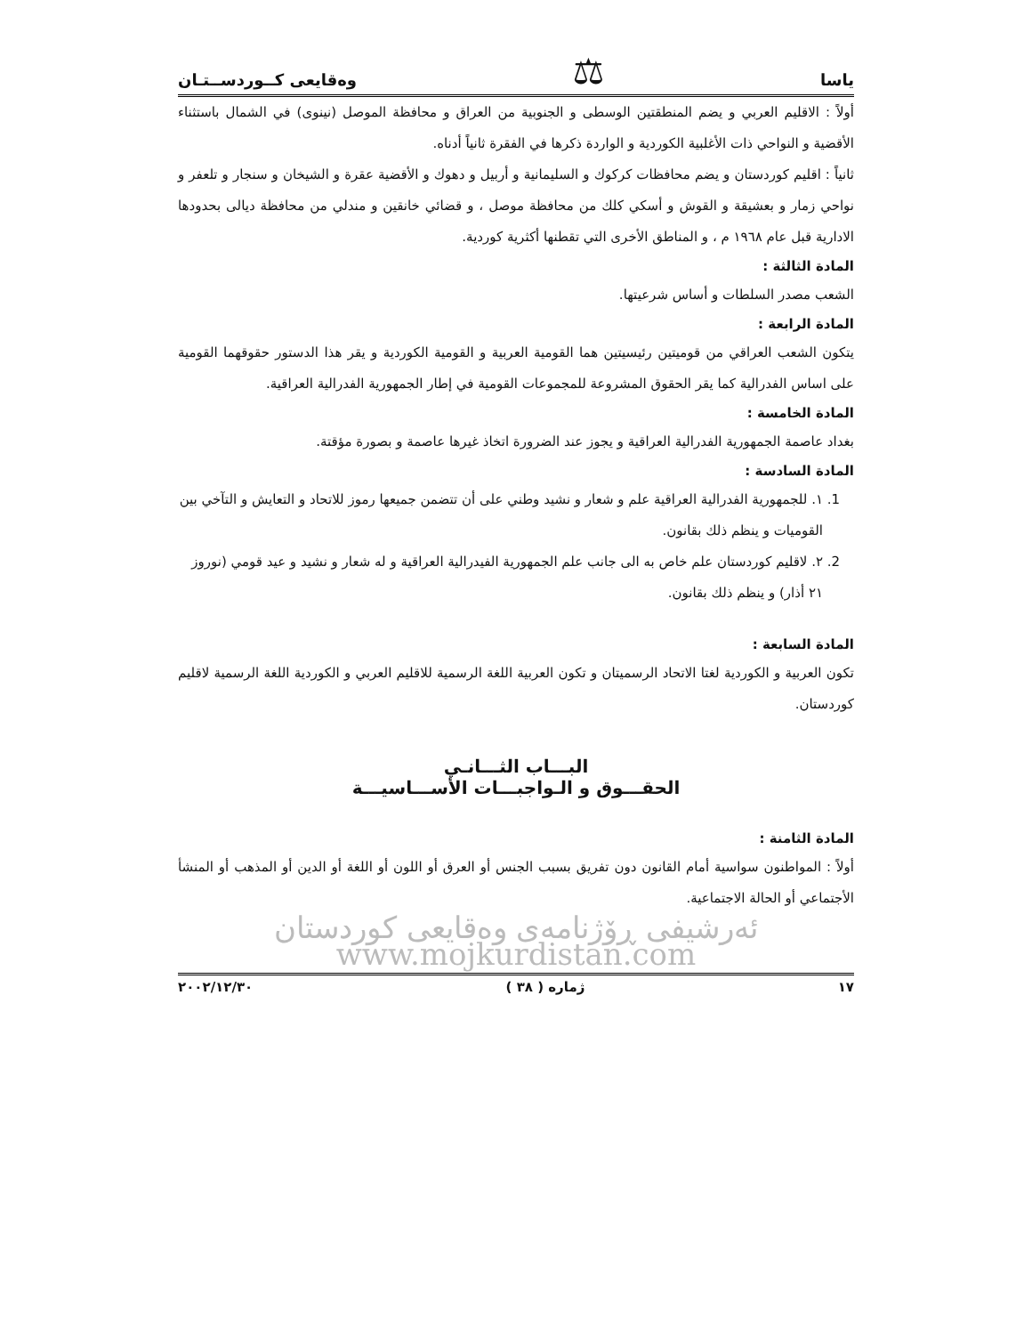ياسا ⚖ وەقايعى كــوردســتـان
أولاً : الاقليم العربي و يضم المنطقتين الوسطى و الجنوبية من العراق و محافظة الموصل (نينوى) في الشمال باستثناء الأقضية و النواحي ذات الأغلبية الكوردية و الواردة ذكرها في الفقرة ثانياً أدناه.
ثانياً : اقليم كوردستان و يضم محافظات كركوك و السليمانية و أربيل و دهوك و الأقضية عقرة و الشيخان و سنجار و تلعفر و نواحي زمار و بعشيقة و القوش و أسكي كلك من محافظة موصل ، و قضائي خانقين و مندلي من محافظة ديالى بحدودها الادارية قبل عام ١٩٦٨ م ، و المناطق الأخرى التي تقطنها أكثرية كوردية.
المادة الثالثة :
الشعب مصدر السلطات و أساس شرعيتها.
المادة الرابعة :
يتكون الشعب العراقي من قوميتين رئيسيتين هما القومية العربية و القومية الكوردية و يقر هذا الدستور حقوقهما القومية على اساس الفدرالية كما يقر الحقوق المشروعة للمجموعات القومية في إطار الجمهورية الفدرالية العراقية.
المادة الخامسة :
بغداد عاصمة الجمهورية الفدرالية العراقية و يجوز عند الضرورة اتخاذ غيرها عاصمة و بصورة مؤقتة.
المادة السادسة :
1. ١. للجمهورية الفدرالية العراقية علم و شعار و نشيد وطني على أن تتضمن جميعها رموز للاتحاد و التعايش و التآخي بين القوميات و ينظم ذلك بقانون.
2. ٢. لاقليم كوردستان علم خاص به الى جانب علم الجمهورية الفيدرالية العراقية و له شعار و نشيد و عيد قومي (نوروز ٢١ أذار) و ينظم ذلك بقانون.
المادة السابعة :
تكون العربية و الكوردية لغتا الاتحاد الرسميتان و تكون العربية اللغة الرسمية للاقليم العربي و الكوردية اللغة الرسمية لاقليم كوردستان.
البـــاب الثـــانـي
الحقـــوق و الـواجبـــات الأســـاسيـــة
المادة الثامنة :
أولاً : المواطنون سواسية أمام القانون دون تفريق بسبب الجنس أو العرق أو اللون أو اللغة أو الدين أو المذهب أو المنشأ الأجتماعي أو الحالة الاجتماعية.
ئەرشیفی ڕۆژنامەی وەقایعی کوردستان www.mojkurdistan.com
١٧ ژماره ( ٣٨ ) ٢٠٠٢/١٢/٣٠